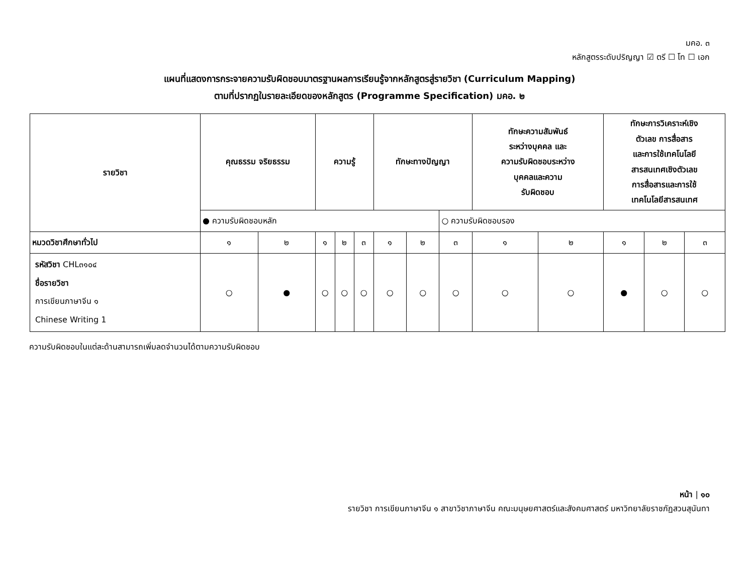มคอ. ๓
หลักสูตรระดับปริญญา ☑ ตรี ☐ โท ☐ เอก
แผนที่แสดงการกระจายความรับผิดชอบมาตรฐานผลการเรียนรู้จากหลักสูตรสู่รายวิชา (Curriculum Mapping)
ตามที่ปรากฏในรายละเอียดของหลักสูตร (Programme Specification) มคอ. ๒
| รายวิชา | คุณธรรม จริยธรรม | | ความรู้ | | | ทักษะทางปัญญา | | | ทักษะความสัมพันธ์ ระหว่างบุคคล และ ความรับผิดชอบระหว่าง บุคคลและความ รับผิดชอบ | | ทักษะการวิเคราะห์เชิง ตัวเลข การสื่อสาร และการใช้เทคโนโลยี สารสนเทศเชิงตัวเลข การสื่อสารและการใช้ เทคโนโลยีสารสนเทศ | | |
| --- | --- | --- | --- | --- | --- | --- | --- | --- | --- | --- | --- | --- | --- |
| | ● ความรับผิดชอบหลัก | | | | | | | ○ ความรับผิดชอบรอง | | | | | |
| หมวดวิชาศึกษาทั่วไป | ๑ | ๒ | ๑ | ๒ | ๓ | ๑ | ๒ | ๓ | ๑ | ๒ | ๑ | ๒ | ๓ |
| รหัสวิชา CHL๓๑๐๔ ชื่อรายวิชา การเขียนภาษาจีน ๑ Chinese Writing 1 | ○ | ● | ○ | ○ | ○ | ○ | ○ | ○ | ○ | ○ | ● | ○ | ○ |
ความรับผิดชอบในแต่ละด้านสามารถเพิ่มลดจำนวนได้ตามความรับผิดชอบ
หน้า | ๑๐
รายวิชา การเขียนภาษาจีน ๑ สาขาวิชาภาษาจีน คณะมนุษยศาสตร์และสังคมศาสตร์ มหาวิทยาลัยราชภัฏสวนสุนันทา